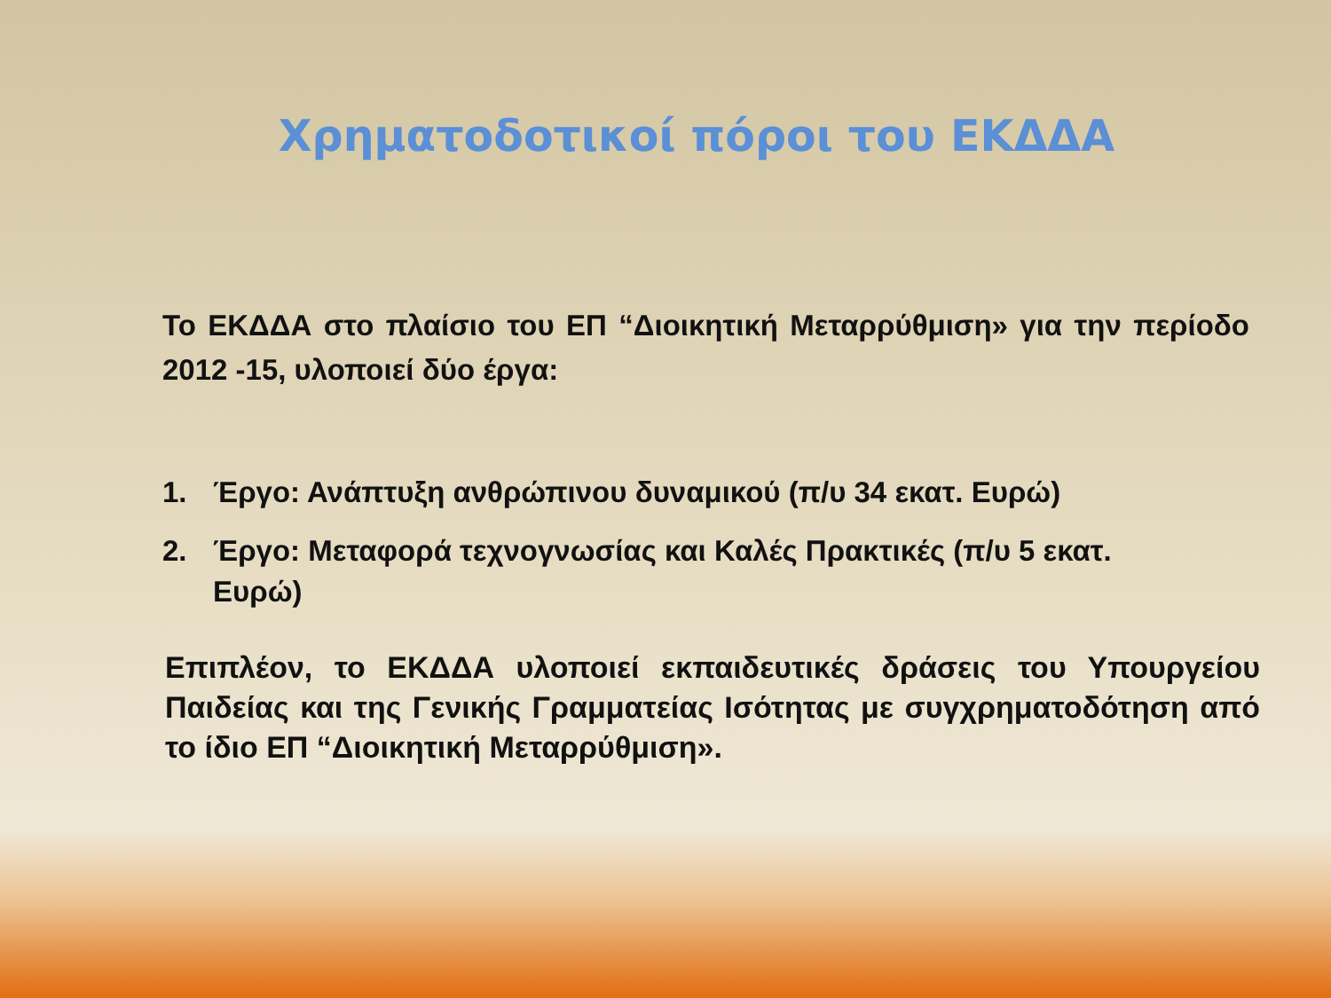Χρηματοδοτικοί πόροι του ΕΚΔΔΑ
Το ΕΚΔΔΑ στο πλαίσιο του ΕΠ “Διοικητική Μεταρρύθμιση» για την περίοδο 2012 -15, υλοποιεί δύο έργα:
1. Έργο: Ανάπτυξη ανθρώπινου δυναμικού (π/υ 34 εκατ. Ευρώ)
2. Έργο: Μεταφορά τεχνογνωσίας και Καλές Πρακτικές (π/υ 5 εκατ. Ευρώ)
Επιπλέον, το ΕΚΔΔΑ υλοποιεί εκπαιδευτικές δράσεις του Υπουργείου Παιδείας και της Γενικής Γραμματείας Ισότητας με συγχρηματοδότηση από το ίδιο ΕΠ “Διοικητική Μεταρρύθμιση».